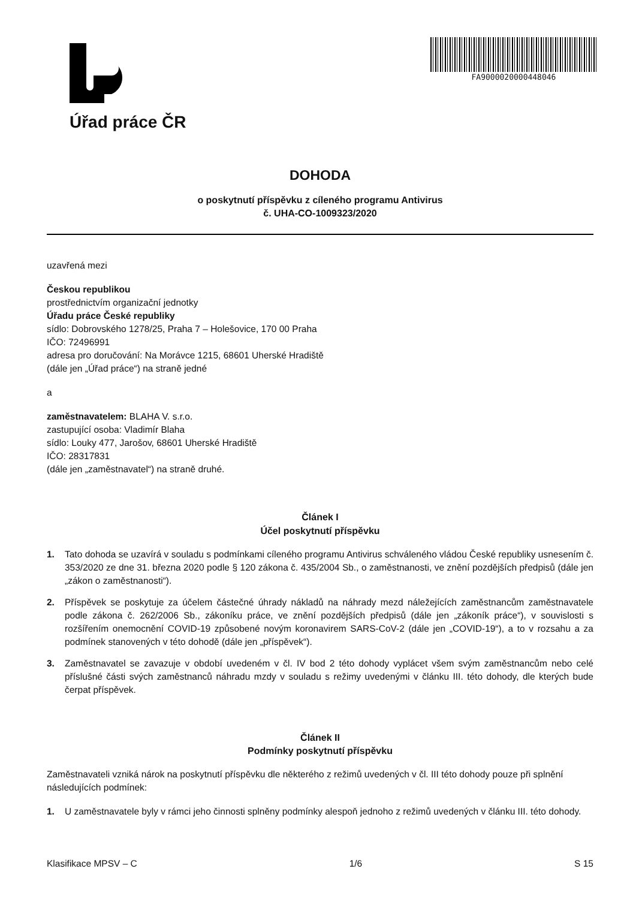Úřad práce ČR
FA9000020000448046
DOHODA
o poskytnutí příspěvku z cíleného programu Antivirus
č. UHA-CO-1009323/2020
uzavřená mezi
Českou republikou
prostřednictvím organizační jednotky
Úřadu práce České republiky
sídlo: Dobrovského 1278/25, Praha 7 – Holešovice, 170 00 Praha
IČO: 72496991
adresa pro doručování: Na Morávce 1215, 68601 Uherské Hradiště
(dále jen „Úřad práce“) na straně jedné
a
zaměstnavatelem: BLAHA V. s.r.o.
zastupující osoba: Vladimír Blaha
sídlo: Louky 477, Jarošov, 68601 Uherské Hradiště
IČO: 28317831
(dále jen „zaměstnavatel“) na straně druhé.
Článek I
Účel poskytnutí příspěvku
1. Tato dohoda se uzavírá v souladu s podmínkami cíleného programu Antivirus schváleného vládou České republiky usnesením č. 353/2020 ze dne 31. března 2020 podle § 120 zákona č. 435/2004 Sb., o zaměstnanosti, ve znění pozdějších předpisů (dále jen „zákon o zaměstnanosti“).
2. Příspěvek se poskytuje za účelem částečné úhrady nákladů na náhrady mezd náležejících zaměstnancům zaměstnavatele podle zákona č. 262/2006 Sb., zákoníku práce, ve znění pozdějších předpisů (dále jen „zákoník práce“), v souvislosti s rozšířením onemocnění COVID-19 způsobené novým koronavirem SARS-CoV-2 (dále jen „COVID-19“), a to v rozsahu a za podmínek stanovených v této dohodě (dále jen „příspěvek“).
3. Zaměstnavatel se zavazuje v období uvedeném v čl. IV bod 2 této dohody vyplácet všem svým zaměstnancům nebo celé příslušné části svých zaměstnanců náhradu mzdy v souladu s režimy uvedenými v článku III. této dohody, dle kterých bude čerpat příspěvek.
Článek II
Podmínky poskytnutí příspěvku
Zaměstnavateli vzniká nárok na poskytnutí příspěvku dle některého z režimů uvedených v čl. III této dohody pouze při splnění následujících podmínek:
1. U zaměstnavatele byly v rámci jeho činnosti splněny podmínky alespoň jednoho z režimů uvedených v článku III. této dohody.
Klasifikace MPSV – C 1/6 S 15